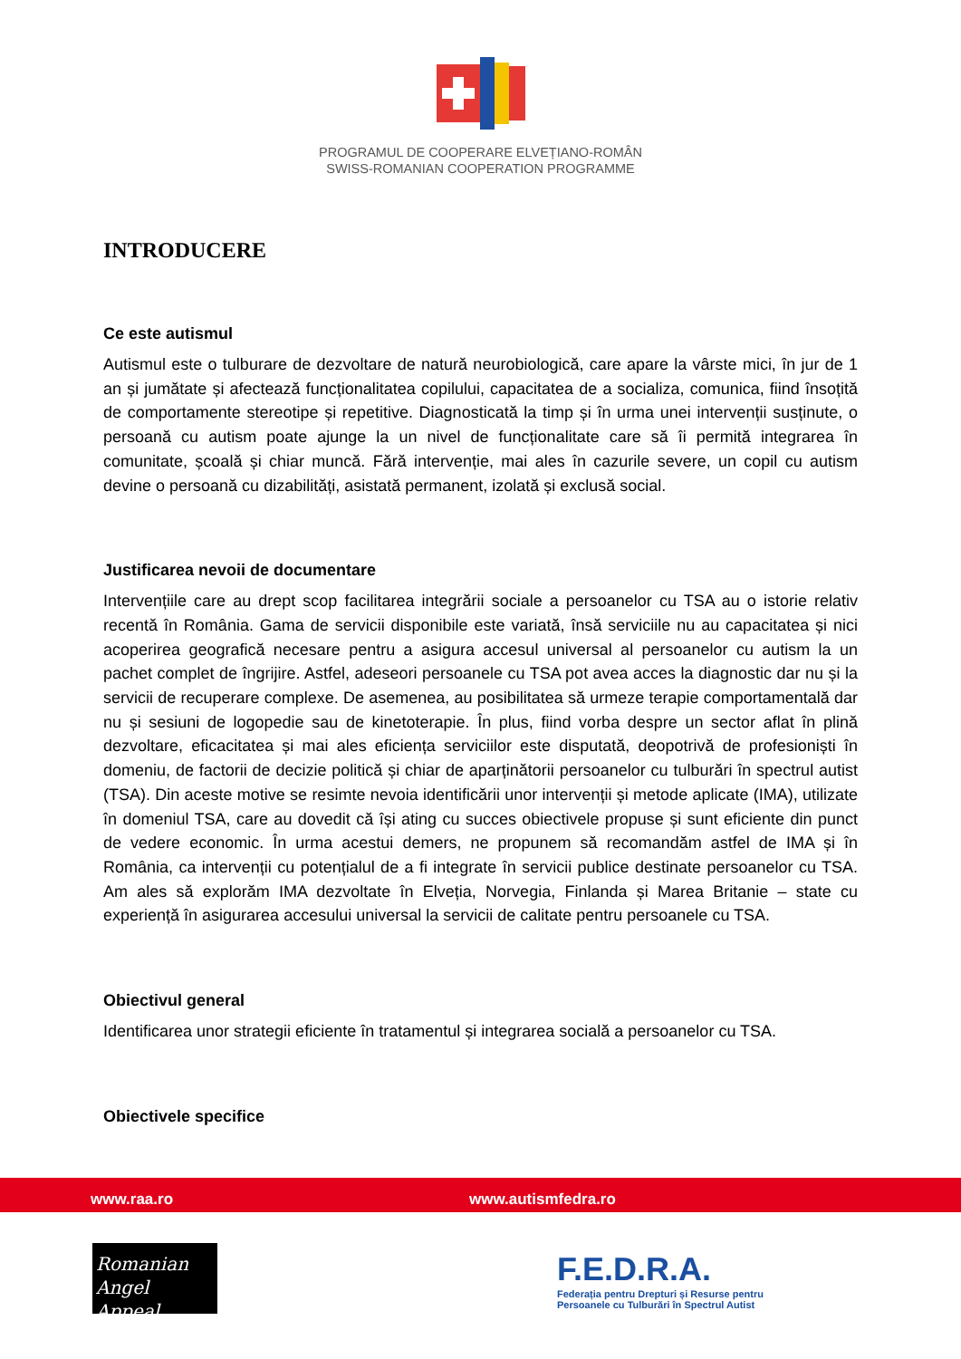PROGRAMUL DE COOPERARE ELVEȚIANO-ROMÂN
SWISS-ROMANIAN COOPERATION PROGRAMME
INTRODUCERE
Ce este autismul
Autismul este o tulburare de dezvoltare de natură neurobiologică, care apare la vârste mici, în jur de 1 an și jumătate și afectează funcționalitatea copilului, capacitatea de a socializa, comunica, fiind însoțită de comportamente stereotipe și repetitive. Diagnosticată la timp și în urma unei intervenții susținute, o persoană cu autism poate ajunge la un nivel de funcționalitate care să îi permită integrarea în comunitate, școală și chiar muncă. Fără intervenție, mai ales în cazurile severe, un copil cu autism devine o persoană cu dizabilități, asistată permanent, izolată și exclusă social.
Justificarea nevoii de documentare
Intervențiile care au drept scop facilitarea integrării sociale a persoanelor cu TSA au o istorie relativ recentă în România. Gama de servicii disponibile este variată, însă serviciile nu au capacitatea și nici acoperirea geografică necesare pentru a asigura accesul universal al persoanelor cu autism la un pachet complet de îngrijire. Astfel, adeseori persoanele cu TSA pot avea acces la diagnostic dar nu și la servicii de recuperare complexe. De asemenea, au posibilitatea să urmeze terapie comportamentală dar nu și sesiuni de logopedie sau de kinetoterapie. În plus, fiind vorba despre un sector aflat în plină dezvoltare, eficacitatea și mai ales eficiența serviciilor este disputată, deopotrivă de profesioniști în domeniu, de factorii de decizie politică și chiar de aparținătorii persoanelor cu tulburări în spectrul autist (TSA). Din aceste motive se resimte nevoia identificării unor intervenții și metode aplicate (IMA), utilizate în domeniul TSA, care au dovedit că își ating cu succes obiectivele propuse și sunt eficiente din punct de vedere economic. În urma acestui demers, ne propunem să recomandăm astfel de IMA și în România, ca intervenții cu potențialul de a fi integrate în servicii publice destinate persoanelor cu TSA. Am ales să explorăm IMA dezvoltate în Elveția, Norvegia, Finlanda și Marea Britanie – state cu experiență în asigurarea accesului universal la servicii de calitate pentru persoanele cu TSA.
Obiectivul general
Identificarea unor strategii eficiente în tratamentul și integrarea socială a persoanelor cu TSA.
Obiectivele specifice
www.raa.ro www.autismfedra.ro
Romanian
Angel Appeal
F.E.D.R.A.
Federația pentru Drepturi și Resurse pentru
Persoanele cu Tulburări în Spectrul Autist